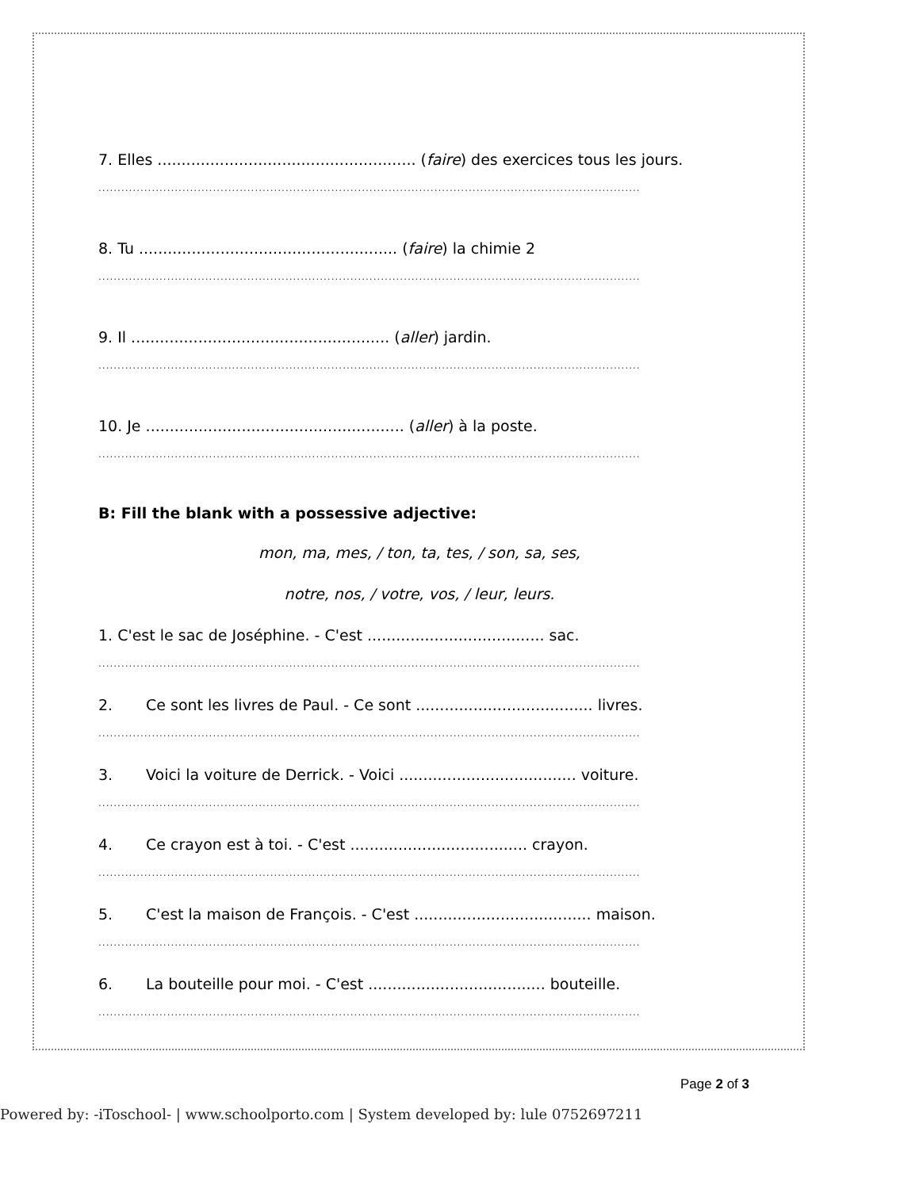7. Elles ...................................................... (faire) des exercices tous les jours.
..............................................................................................................................................
8. Tu ...................................................... (faire) la chimie 2
..............................................................................................................................................
9. Il ...................................................... (aller) jardin.
..............................................................................................................................................
10. Je ...................................................... (aller) à la poste.
..............................................................................................................................................
B: Fill the blank with a possessive adjective:
mon, ma, mes, / ton, ta, tes, / son, sa, ses,
notre, nos, / votre, vos, / leur, leurs.
1. C'est le sac de Joséphine. - C'est ..................................... sac.
..............................................................................................................................................
2. Ce sont les livres de Paul. - Ce sont ..................................... livres.
..............................................................................................................................................
3. Voici la voiture de Derrick. - Voici ..................................... voiture.
..............................................................................................................................................
4. Ce crayon est à toi. - C'est ..................................... crayon.
..............................................................................................................................................
5. C'est la maison de François. - C'est ..................................... maison.
..............................................................................................................................................
6. La bouteille pour moi. - C'est ..................................... bouteille.
..............................................................................................................................................
Page 2 of 3
Powered by: -iToschool- | www.schoolporto.com | System developed by: lule 0752697211